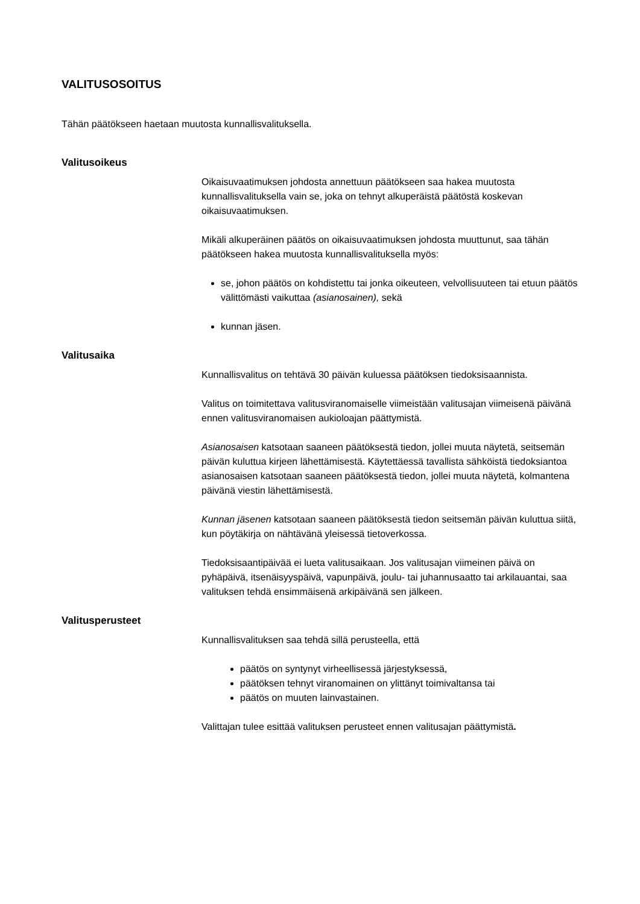VALITUSOSOITUS
Tähän päätökseen haetaan muutosta kunnallisvalituksella.
Valitusoikeus
Oikaisuvaatimuksen johdosta annettuun päätökseen saa hakea muutosta kunnallisvalituksella vain se, joka on tehnyt alkuperäistä päätöstä koskevan oikaisuvaatimuksen.
Mikäli alkuperäinen päätös on oikaisuvaatimuksen johdosta muuttunut, saa tähän päätökseen hakea muutosta kunnallisvalituksella myös:
se, johon päätös on kohdistettu tai jonka oikeuteen, velvollisuuteen tai etuun päätös välittömästi vaikuttaa (asianosainen), sekä
kunnan jäsen.
Valitusaika
Kunnallisvalitus on tehtävä 30 päivän kuluessa päätöksen tiedoksisaannista.
Valitus on toimitettava valitusviranomaiselle viimeistään valitusajan viimeisenä päivänä ennen valitusviranomaisen aukioloajan päättymistä.
Asianosaisen katsotaan saaneen päätöksestä tiedon, jollei muuta näytetä, seitsemän päivän kuluttua kirjeen lähettämisestä. Käytettäessä tavallista sähköistä tiedoksiantoa asianosaisen katsotaan saaneen päätöksestä tiedon, jollei muuta näytetä, kolmantena päivänä viestin lähettämisestä.
Kunnan jäsenen katsotaan saaneen päätöksestä tiedon seitsemän päivän kuluttua siitä, kun pöytäkirja on nähtävänä yleisessä tietoverkossa.
Tiedoksisaantipäivää ei lueta valitusaikaan. Jos valitusajan viimeinen päivä on pyhäpäivä, itsenäisyyspäivä, vapunpäivä, joulu- tai juhannusaatto tai arkilauantai, saa valituksen tehdä ensimmäisenä arkipäivänä sen jälkeen.
Valitusperusteet
Kunnallisvalituksen saa tehdä sillä perusteella, että
päätös on syntynyt virheellisessä järjestyksessä,
päätöksen tehnyt viranomainen on ylittänyt toimivaltansa tai
päätös on muuten lainvastainen.
Valittajan tulee esittää valituksen perusteet ennen valitusajan päättymistä.